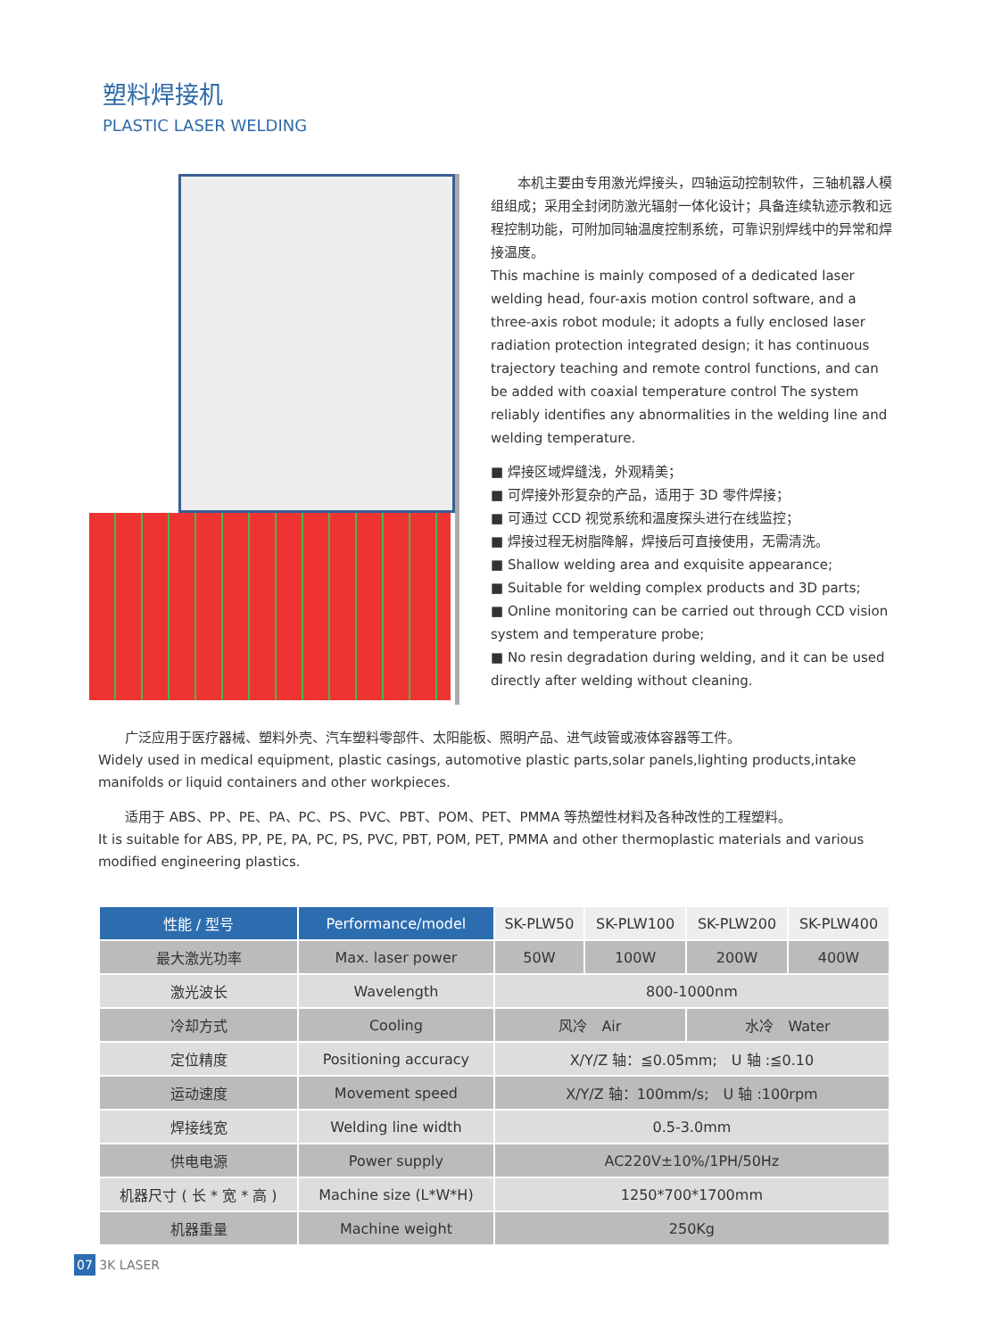塑料焊接机
PLASTIC LASER WELDING
　　本机主要由专用激光焊接头，四轴运动控制软件，三轴机器人模组组成；采用全封闭防激光辐射一体化设计；具备连续轨迹示教和远程控制功能，可附加同轴温度控制系统，可靠识别焊线中的异常和焊接温度。
This machine is mainly composed of a dedicated laser welding head, four-axis motion control software, and a three-axis robot module; it adopts a fully enclosed laser radiation protection integrated design; it has continuous trajectory teaching and remote control functions, and can be added with coaxial temperature control The system reliably identifies any abnormalities in the welding line and welding temperature.
■ 焊接区域焊缝浅，外观精美；
■ 可焊接外形复杂的产品，适用于 3D 零件焊接；
■ 可通过 CCD 视觉系统和温度探头进行在线监控；
■ 焊接过程无树脂降解，焊接后可直接使用，无需清洗。
■ Shallow welding area and exquisite appearance;
■ Suitable for welding complex products and 3D parts;
■ Online monitoring can be carried out through CCD vision system and temperature probe;
■ No resin degradation during welding, and it can be used directly after welding without cleaning.
　　广泛应用于医疗器械、塑料外壳、汽车塑料零部件、太阳能板、照明产品、进气歧管或液体容器等工件。
Widely used in medical equipment, plastic casings, automotive plastic parts,solar panels,lighting products,intake manifolds or liquid containers and other workpieces.
　　适用于 ABS、PP、PE、PA、PC、PS、PVC、PBT、POM、PET、PMMA 等热塑性材料及各种改性的工程塑料。
It is suitable for ABS, PP, PE, PA, PC, PS, PVC, PBT, POM, PET, PMMA and other thermoplastic materials and various modified engineering plastics.
| 性能 / 型号 | Performance/model | SK-PLW50 | SK-PLW100 | SK-PLW200 | SK-PLW400 |
| --- | --- | --- | --- | --- | --- |
| 最大激光功率 | Max. laser power | 50W | 100W | 200W | 400W |
| 激光波长 | Wavelength | 800-1000nm | | | |
| 冷却方式 | Cooling | 风冷 Air | | 水冷 Water | |
| 定位精度 | Positioning accuracy | X/Y/Z 轴：≦0.05mm; U 轴 :≦0.10 | | | |
| 运动速度 | Movement speed | X/Y/Z 轴：100mm/s; U 轴 :100rpm | | | |
| 焊接线宽 | Welding line width | 0.5-3.0mm | | | |
| 供电电源 | Power supply | AC220V±10%/1PH/50Hz | | | |
| 机器尺寸 ( 长 * 宽 * 高 ) | Machine size (L*W*H) | 1250*700*1700mm | | | |
| 机器重量 | Machine weight | 250Kg | | | |
07 3K LASER